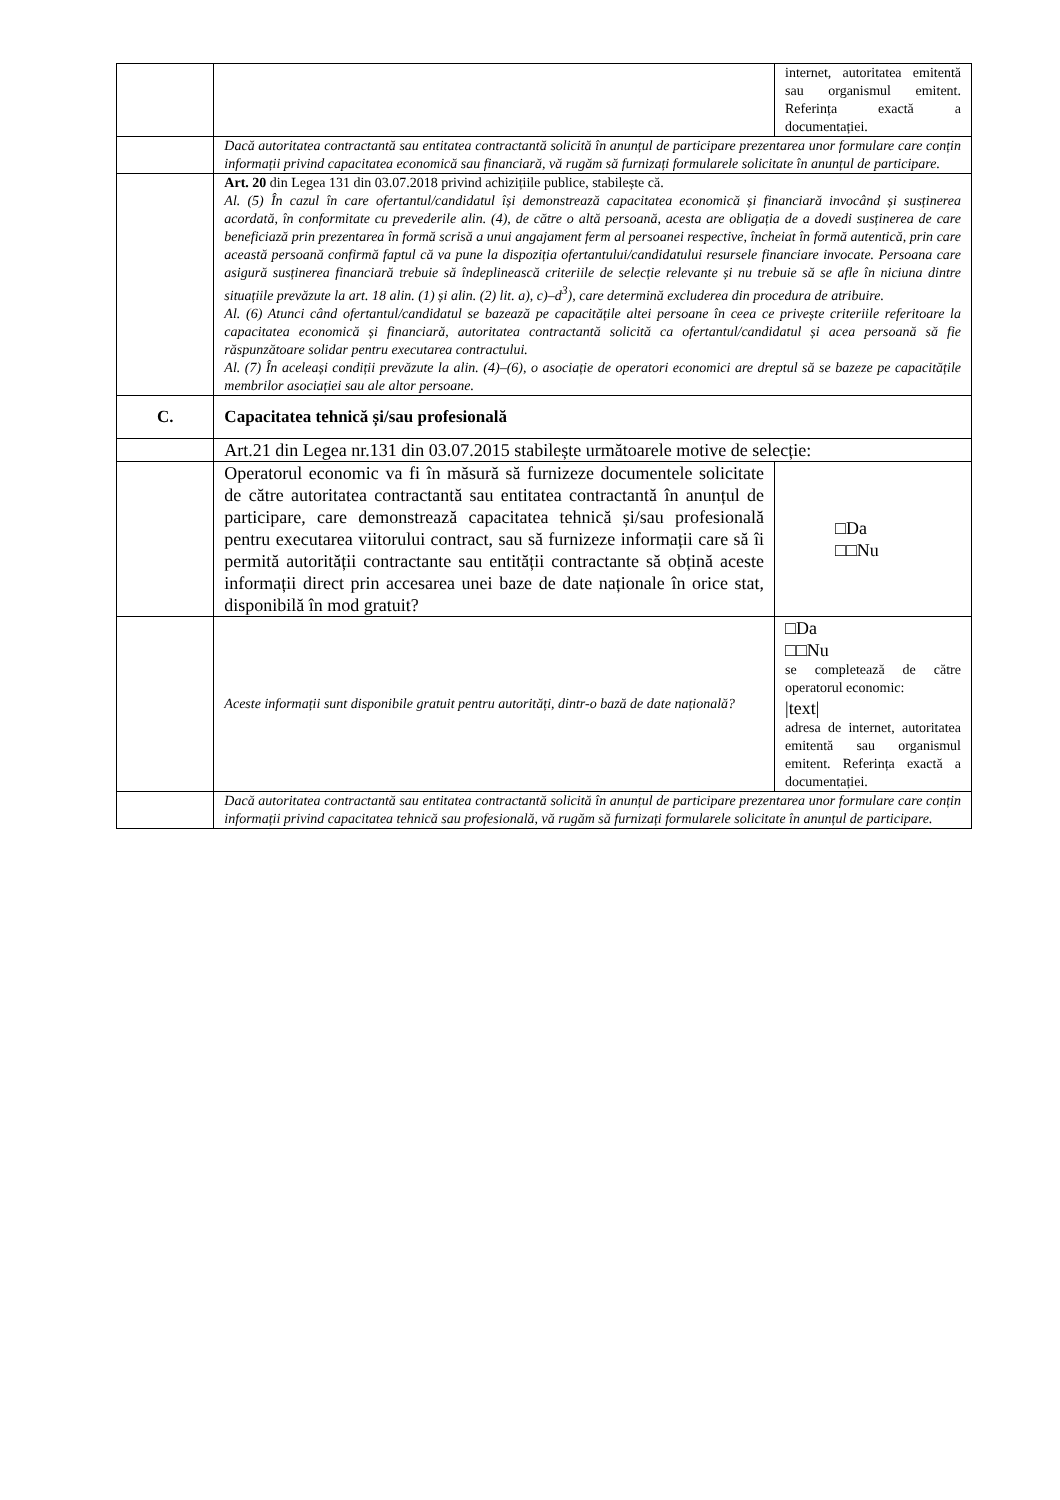| | | internet, autoritatea emitentă sau organismul emitent. Referința exactă a documentației. |
| | Dacă autoritatea contractantă sau entitatea contractantă solicită în anunțul de participare prezentarea unor formulare care conțin informații privind capacitatea economică sau financiară, vă rugăm să furnizați formularele solicitate în anunțul de participare. | |
| | Art. 20 din Legea 131 din 03.07.2018 privind achizițiile publice, stabilește că. Al. (5) În cazul în care ofertantul/candidatul își demonstrează capacitatea economică și financiară invocând și susținerea acordată, în conformitate cu prevederile alin. (4), de către o altă persoană, acesta are obligația de a dovedi susținerea de care beneficiază prin prezentarea în formă scrisă a unui angajament ferm al persoanei respective, încheiat în formă autentică, prin care această persoană confirmă faptul că va pune la dispoziția ofertantului/candidatului resursele financiare invocate. Persoana care asigură susținerea financiară trebuie să îndeplinească criteriile de selecție relevante și nu trebuie să se afle în niciuna dintre situațiile prevăzute la art. 18 alin. (1) și alin. (2) lit. a), c)–d<sup>3</sup>), care determină excluderea din procedura de atribuire. Al. (6) Atunci când ofertantul/candidatul se bazează pe capacitățile altei persoane în ceea ce privește criteriile referitoare la capacitatea economică și financiară, autoritatea contractantă solicită ca ofertantul/candidatul și acea persoană să fie răspunzătoare solidar pentru executarea contractului. Al. (7) În aceleași condiții prevăzute la alin. (4)–(6), o asociație de operatori economici are dreptul să se bazeze pe capacitățile membrilor asociației sau ale altor persoane. | |
| C. | Capacitatea tehnică și/sau profesională | |
| | Art.21 din Legea nr.131 din 03.07.2015 stabilește următoarele motive de selecție: | |
| | Operatorul economic va fi în măsură să furnizeze documentele solicitate de către autoritatea contractantă sau entitatea contractantă în anunțul de participare, care demonstrează capacitatea tehnică și/sau profesională pentru executarea viitorului contract, sau să furnizeze informații care să îi permită autorității contractante sau entității contractante să obțină aceste informații direct prin accesarea unei baze de date naționale în orice stat, disponibilă în mod gratuit? | □Da □□Nu |
| | Aceste informații sunt disponibile gratuit pentru autorități, dintr-o bază de date națională? | □Da □□Nu se completează de către operatorul economic: /text/ adresa de internet, autoritatea emitentă sau organismul emitent. Referința exactă a documentației. |
| | Dacă autoritatea contractantă sau entitatea contractantă solicită în anunțul de participare prezentarea unor formulare care conțin informații privind capacitatea tehnică sau profesională, vă rugăm să furnizați formularele solicitate în anunțul de participare. | |